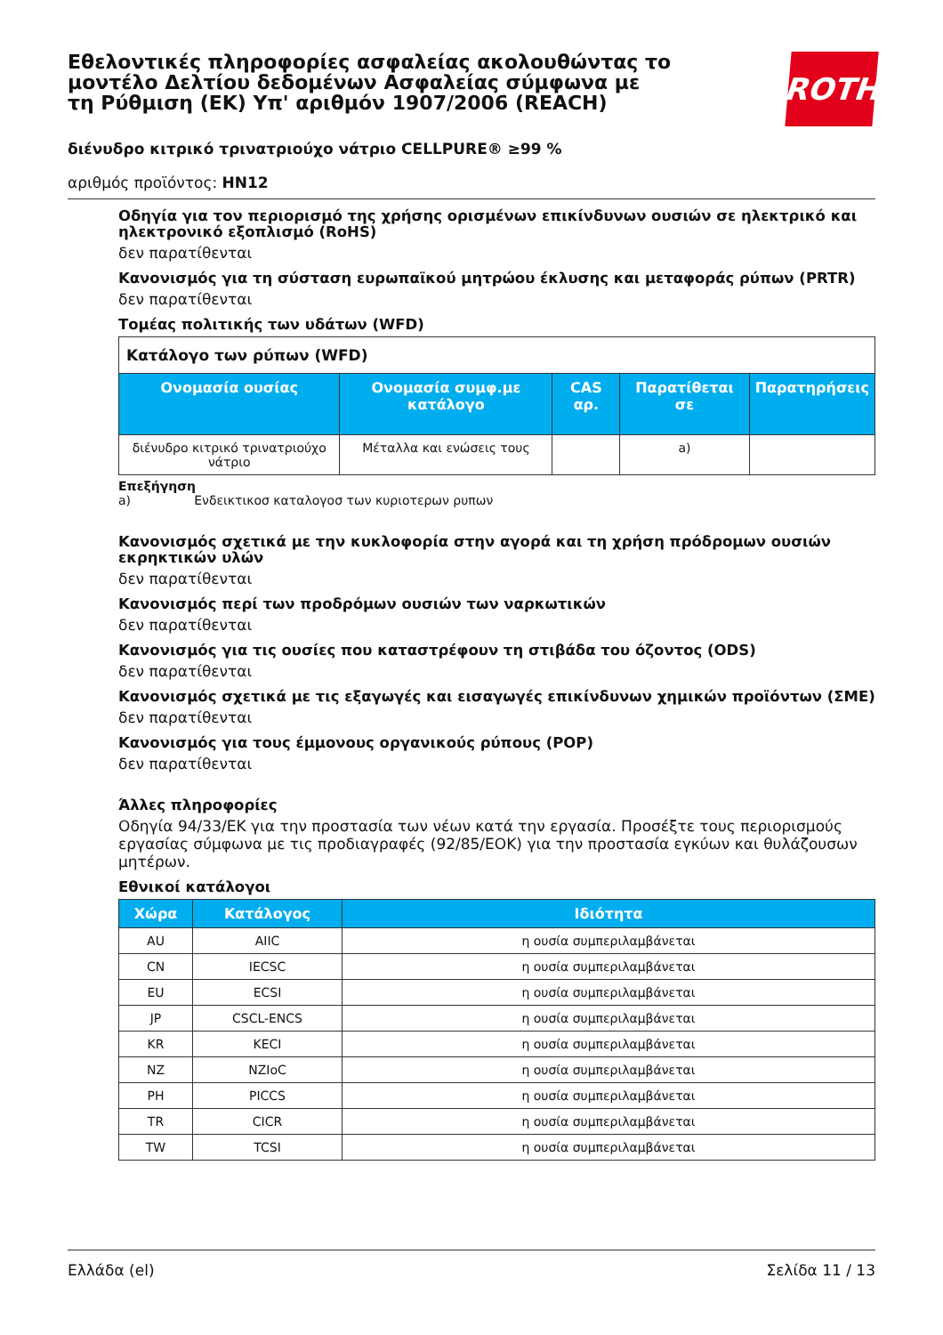Εθελοντικές πληροφορίες ασφαλείας ακολουθώντας το μοντέλο Δελτίου δεδομένων Ασφαλείας σύμφωνα με τη Ρύθμιση (ΕΚ) Υπ' αριθμόν 1907/2006 (REACH)
ROTH
διένυδρο κιτρικό τρινατριούχο νάτριο CELLPURE® ≥99 %
αριθμός προϊόντος: HN12
Οδηγία για τον περιορισμό της χρήσης ορισμένων επικίνδυνων ουσιών σε ηλεκτρικό και ηλεκτρονικό εξοπλισμό (RoHS)
δεν παρατίθενται
Κανονισμός για τη σύσταση ευρωπαϊκού μητρώου έκλυσης και μεταφοράς ρύπων (PRTR)
δεν παρατίθενται
Τομέας πολιτικής των υδάτων (WFD)
| Κατάλογο των ρύπων (WFD) | | | | |
| Ονομασία ουσίας | Ονομασία συμφ.με κατάλογο | CAS αρ. | Παρατίθεται σε | Παρατηρήσεις |
| διένυδρο κιτρικό τρινατριούχο νάτριο | Μέταλλα και ενώσεις τους | | a) | |
Επεξήγηση
a) Ενδεικτικοσ καταλογοσ των κυριοτερων ρυπων
Κανονισμός σχετικά με την κυκλοφορία στην αγορά και τη χρήση πρόδρομων ουσιών εκρηκτικών υλών
δεν παρατίθενται
Κανονισμός περί των προδρόμων ουσιών των ναρκωτικών
δεν παρατίθενται
Κανονισμός για τις ουσίες που καταστρέφουν τη στιβάδα του όζοντος (ODS)
δεν παρατίθενται
Κανονισμός σχετικά με τις εξαγωγές και εισαγωγές επικίνδυνων χημικών προϊόντων (ΣΜΕ)
δεν παρατίθενται
Κανονισμός για τους έμμονους οργανικούς ρύπους (POP)
δεν παρατίθενται
Άλλες πληροφορίες
Οδηγία 94/33/ΕΚ για την προστασία των νέων κατά την εργασία. Προσέξτε τους περιορισμούς εργασίας σύμφωνα με τις προδιαγραφές (92/85/ΕΟΚ) για την προστασία εγκύων και θυλάζουσων μητέρων.
Εθνικοί κατάλογοι
| Χώρα | Κατάλογος | Ιδιότητα |
| --- | --- | --- |
| AU | AIIC | η ουσία συμπεριλαμβάνεται |
| CN | IECSC | η ουσία συμπεριλαμβάνεται |
| EU | ECSI | η ουσία συμπεριλαμβάνεται |
| JP | CSCL-ENCS | η ουσία συμπεριλαμβάνεται |
| KR | KECI | η ουσία συμπεριλαμβάνεται |
| NZ | NZIoC | η ουσία συμπεριλαμβάνεται |
| PH | PICCS | η ουσία συμπεριλαμβάνεται |
| TR | CICR | η ουσία συμπεριλαμβάνεται |
| TW | TCSI | η ουσία συμπεριλαμβάνεται |
Ελλάδα (el) Σελίδα 11 / 13